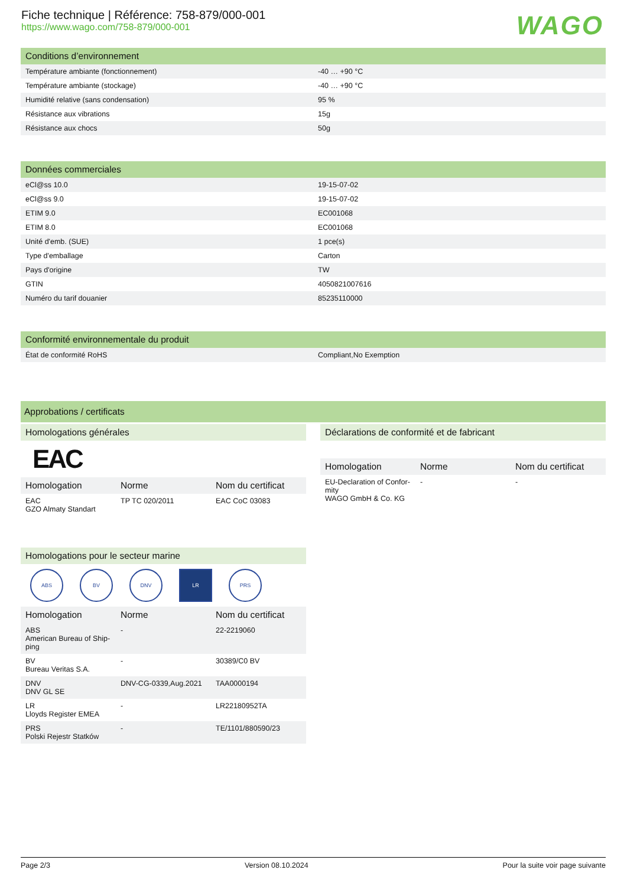Fiche technique | Référence: 758-879/000-001
https://www.wago.com/758-879/000-001
WAGO
Conditions d’environnement
| Température ambiante (fonctionnement) | -40 … +90 °C |
| Température ambiante (stockage) | -40 … +90 °C |
| Humidité relative (sans condensation) | 95 % |
| Résistance aux vibrations | 15g |
| Résistance aux chocs | 50g |
Données commerciales
| eCl@ss 10.0 | 19-15-07-02 |
| eCl@ss 9.0 | 19-15-07-02 |
| ETIM 9.0 | EC001068 |
| ETIM 8.0 | EC001068 |
| Unité d'emb. (SUE) | 1 pce(s) |
| Type d'emballage | Carton |
| Pays d'origine | TW |
| GTIN | 4050821007616 |
| Numéro du tarif douanier | 85235110000 |
Conformité environnementale du produit
| État de conformité RoHS | Compliant,No Exemption |
Approbations / certificats
Homologations générales
EAC
| Homologation | Norme | Nom du certificat |
| --- | --- | --- |
| EAC GZO Almaty Standart | TP TC 020/2011 | EAC CoC 03083 |
Homologations pour le secteur marine
ABS BV DNV LR PRS
| Homologation | Norme | Nom du certificat |
| --- | --- | --- |
| ABS American Bureau of Ship-ping | - | 22-2219060 |
| BV Bureau Veritas S.A. | - | 30389/C0 BV |
| DNV DNV GL SE | DNV-CG-0339,Aug.2021 | TAA0000194 |
| LR Lloyds Register EMEA | - | LR22180952TA |
| PRS Polski Rejestr Statków | - | TE/1101/880590/23 |
Déclarations de conformité et de fabricant
| Homologation | Norme | Nom du certificat |
| --- | --- | --- |
| EU-Declaration of Confor-mity WAGO GmbH & Co. KG | - | - |
Page 2/3 Version 08.10.2024 Pour la suite voir page suivante